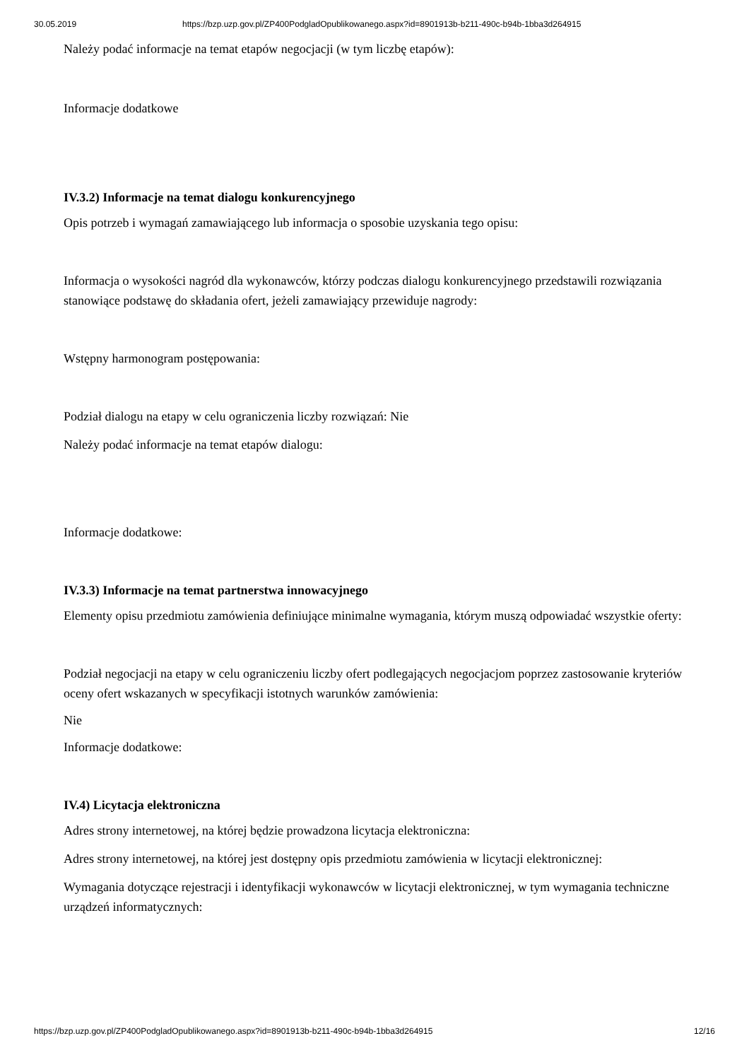30.05.2019 https://bzp.uzp.gov.pl/ZP400PodgladOpublikowanego.aspx?id=8901913b-b211-490c-b94b-1bba3d264915
Należy podać informacje na temat etapów negocjacji (w tym liczbę etapów):
Informacje dodatkowe
IV.3.2) Informacje na temat dialogu konkurencyjnego
Opis potrzeb i wymagań zamawiającego lub informacja o sposobie uzyskania tego opisu:
Informacja o wysokości nagród dla wykonawców, którzy podczas dialogu konkurencyjnego przedstawili rozwiązania stanowiące podstawę do składania ofert, jeżeli zamawiający przewiduje nagrody:
Wstępny harmonogram postępowania:
Podział dialogu na etapy w celu ograniczenia liczby rozwiązań: Nie
Należy podać informacje na temat etapów dialogu:
Informacje dodatkowe:
IV.3.3) Informacje na temat partnerstwa innowacyjnego
Elementy opisu przedmiotu zamówienia definiujące minimalne wymagania, którym muszą odpowiadać wszystkie oferty:
Podział negocjacji na etapy w celu ograniczeniu liczby ofert podlegających negocjacjom poprzez zastosowanie kryteriów oceny ofert wskazanych w specyfikacji istotnych warunków zamówienia:
Nie
Informacje dodatkowe:
IV.4) Licytacja elektroniczna
Adres strony internetowej, na której będzie prowadzona licytacja elektroniczna:
Adres strony internetowej, na której jest dostępny opis przedmiotu zamówienia w licytacji elektronicznej:
Wymagania dotyczące rejestracji i identyfikacji wykonawców w licytacji elektronicznej, w tym wymagania techniczne urządzeń informatycznych:
https://bzp.uzp.gov.pl/ZP400PodgladOpublikowanego.aspx?id=8901913b-b211-490c-b94b-1bba3d264915 12/16